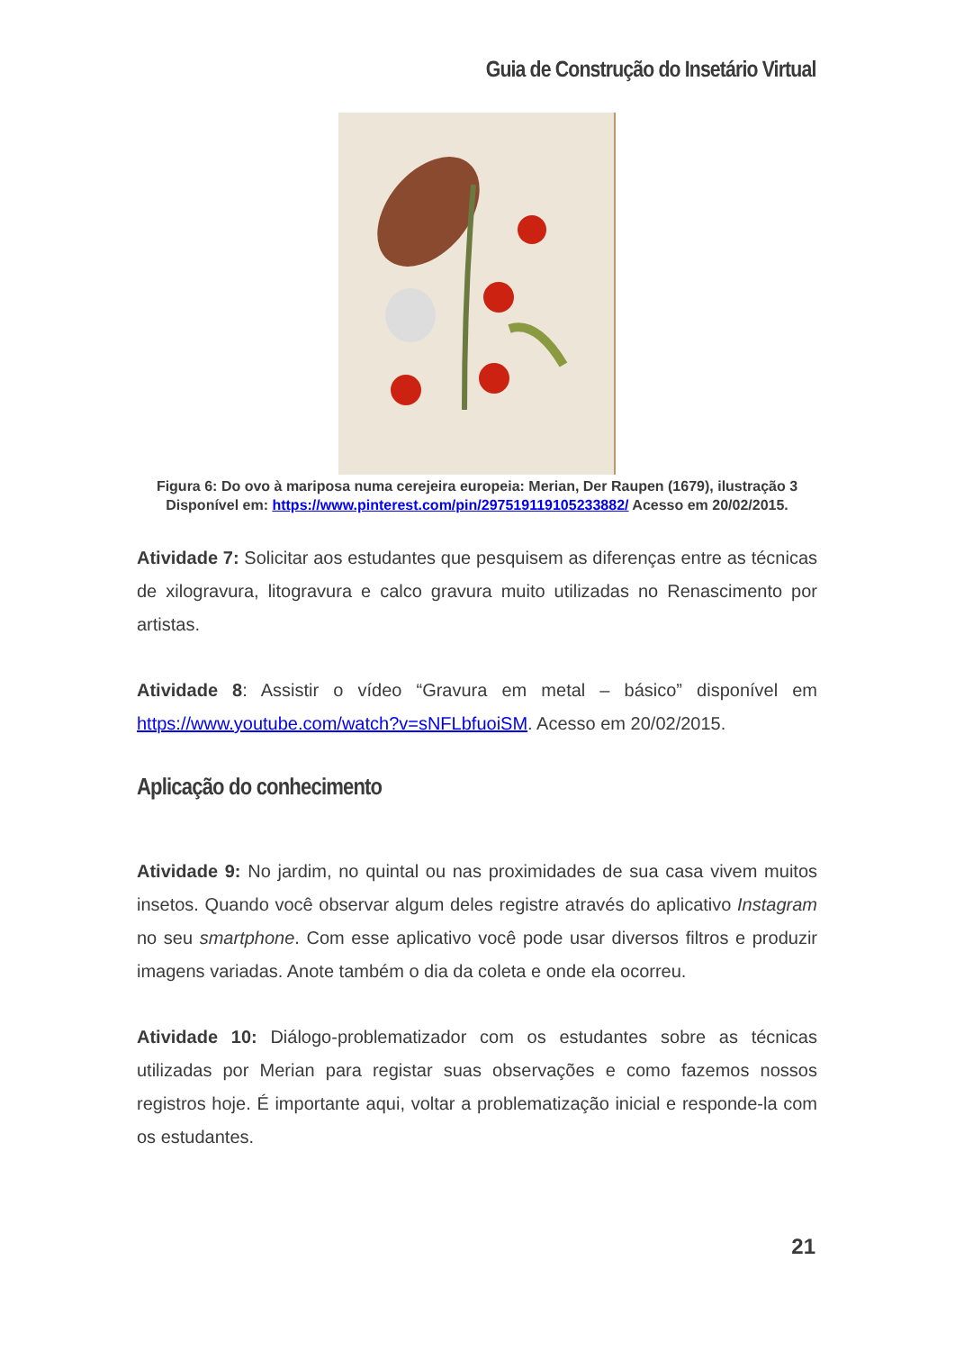Guia de Construção do Insetário Virtual
Figura 6: Do ovo à mariposa numa cerejeira europeia: Merian, Der Raupen (1679), ilustração 3
Disponível em: https://www.pinterest.com/pin/297519119105233882/ Acesso em 20/02/2015.
Atividade 7: Solicitar aos estudantes que pesquisem as diferenças entre as técnicas de xilogravura, litogravura e calco gravura muito utilizadas no Renascimento por artistas.
Atividade 8: Assistir o vídeo “Gravura em metal – básico” disponível em https://www.youtube.com/watch?v=sNFLbfuoiSM. Acesso em 20/02/2015.
Aplicação do conhecimento
Atividade 9: No jardim, no quintal ou nas proximidades de sua casa vivem muitos insetos. Quando você observar algum deles registre através do aplicativo Instagram no seu smartphone. Com esse aplicativo você pode usar diversos filtros e produzir imagens variadas. Anote também o dia da coleta e onde ela ocorreu.
Atividade 10: Diálogo-problematizador com os estudantes sobre as técnicas utilizadas por Merian para registar suas observações e como fazemos nossos registros hoje. É importante aqui, voltar a problematização inicial e responde-la com os estudantes.
21